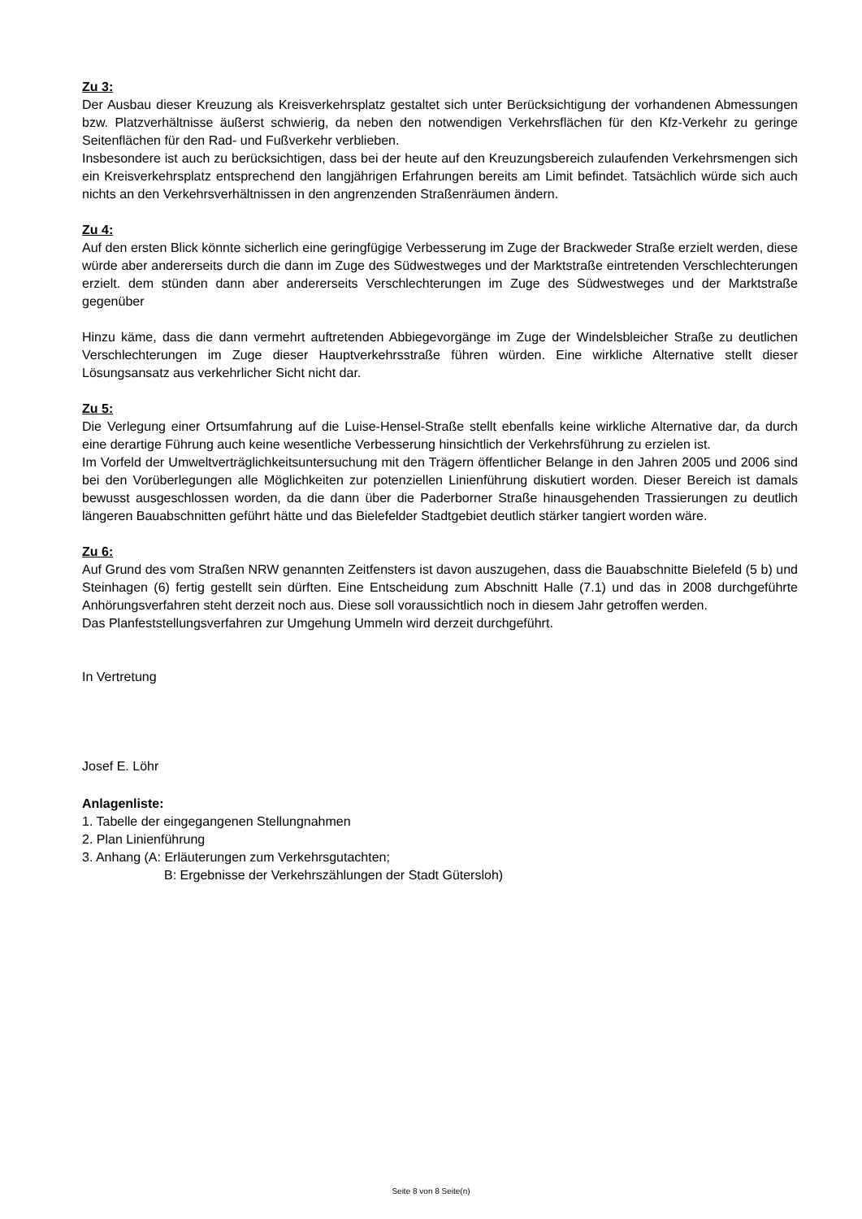Zu 3:
Der Ausbau dieser Kreuzung als Kreisverkehrsplatz gestaltet sich unter Berücksichtigung der vorhandenen Abmessungen bzw. Platzverhältnisse äußerst schwierig, da neben den notwendigen Verkehrsflächen für den Kfz-Verkehr zu geringe Seitenflächen für den Rad- und Fußverkehr verblieben.
Insbesondere ist auch zu berücksichtigen, dass bei der heute auf den Kreuzungsbereich zulaufenden Verkehrsmengen sich ein Kreisverkehrsplatz entsprechend den langjährigen Erfahrungen bereits am Limit befindet. Tatsächlich würde sich auch nichts an den Verkehrsverhältnissen in den angrenzenden Straßenräumen ändern.
Zu 4:
Auf den ersten Blick könnte sicherlich eine geringfügige Verbesserung im Zuge der Brackweder Straße erzielt werden, diese würde aber andererseits durch die dann im Zuge des Südwestweges und der Marktstraße eintretenden Verschlechterungen erzielt. dem stünden dann aber andererseits Verschlechterungen im Zuge des Südwestweges und der Marktstraße gegenüber
Hinzu käme, dass die dann vermehrt auftretenden Abbiegevorgänge im Zuge der Windelsbleicher Straße zu deutlichen Verschlechterungen im Zuge dieser Hauptverkehrsstraße führen würden. Eine wirkliche Alternative stellt dieser Lösungsansatz aus verkehrlicher Sicht nicht dar.
Zu 5:
Die Verlegung einer Ortsumfahrung auf die Luise-Hensel-Straße stellt ebenfalls keine wirkliche Alternative dar, da durch eine derartige Führung auch keine wesentliche Verbesserung hinsichtlich der Verkehrsführung zu erzielen ist.
Im Vorfeld der Umweltverträglichkeitsuntersuchung mit den Trägern öffentlicher Belange in den Jahren 2005 und 2006 sind bei den Vorüberlegungen alle Möglichkeiten zur potenziellen Linienführung diskutiert worden. Dieser Bereich ist damals bewusst ausgeschlossen worden, da die dann über die Paderborner Straße hinausgehenden Trassierungen zu deutlich längeren Bauabschnitten geführt hätte und das Bielefelder Stadtgebiet deutlich stärker tangiert worden wäre.
Zu 6:
Auf Grund des vom Straßen NRW genannten Zeitfensters ist davon auszugehen, dass die Bauabschnitte Bielefeld (5 b) und Steinhagen (6) fertig gestellt sein dürften. Eine Entscheidung zum Abschnitt Halle (7.1) und das in 2008 durchgeführte Anhörungsverfahren steht derzeit noch aus. Diese soll voraussichtlich noch in diesem Jahr getroffen werden.
Das Planfeststellungsverfahren zur Umgehung Ummeln wird derzeit durchgeführt.
In Vertretung
Josef E. Löhr
Anlagenliste:
1. Tabelle der eingegangenen Stellungnahmen
2. Plan Linienführung
3. Anhang (A: Erläuterungen zum Verkehrsgutachten;
B: Ergebnisse der Verkehrszählungen der Stadt Gütersloh)
Seite 8 von 8 Seite(n)